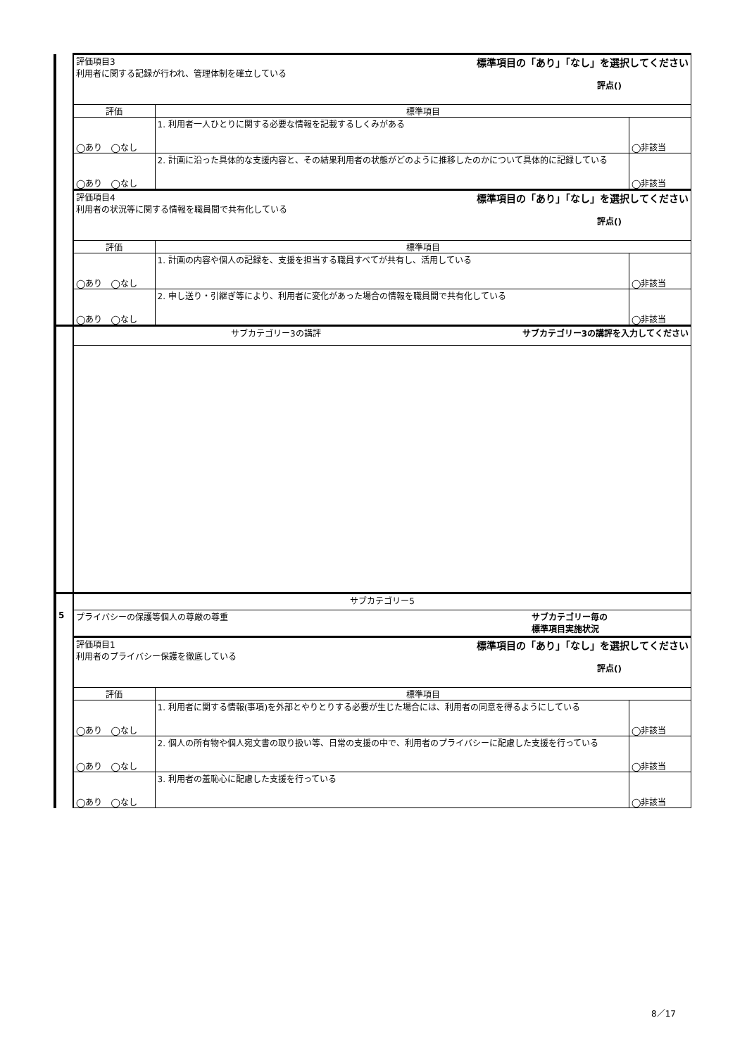| | 評価項目3 標準項目の「あり」「なし」を選択してください 利用者に関する記録が行われ、管理体制を確立している 評点() | | |
| | 評価 | 標準項目 | |
| | ◯あり ◯なし | 1. 利用者一人ひとりに関する必要な情報を記載するしくみがある | ◯非該当 |
| | ◯あり ◯なし | 2. 計画に沿った具体的な支援内容と、その結果利用者の状態がどのように推移したのかについて具体的に記録している | ◯非該当 |
| | 評価項目4 標準項目の「あり」「なし」を選択してください 利用者の状況等に関する情報を職員間で共有化している 評点() | | |
| | 評価 | 標準項目 | |
| | ◯あり ◯なし | 1. 計画の内容や個人の記録を、支援を担当する職員すべてが共有し、活用している | ◯非該当 |
| | ◯あり ◯なし | 2. 申し送り・引継ぎ等により、利用者に変化があった場合の情報を職員間で共有化している | ◯非該当 |
| | サブカテゴリー3の講評 サブカテゴリー3の講評を入力してください | | |
| | サブカテゴリー5 | | |
| 5 | プライバシーの保護等個人の尊厳の尊重 サブカテゴリー毎の 標準項目実施状況 | | |
| | 評価項目1 標準項目の「あり」「なし」を選択してください 利用者のプライバシー保護を徹底している 評点() | | |
| | 評価 | 標準項目 | |
| | ◯あり ◯なし | 1. 利用者に関する情報(事項)を外部とやりとりする必要が生じた場合には、利用者の同意を得るようにしている | ◯非該当 |
| | ◯あり ◯なし | 2. 個人の所有物や個人宛文書の取り扱い等、日常の支援の中で、利用者のプライバシーに配慮した支援を行っている | ◯非該当 |
| | ◯あり ◯なし | 3. 利用者の羞恥心に配慮した支援を行っている | ◯非該当 |
8／17